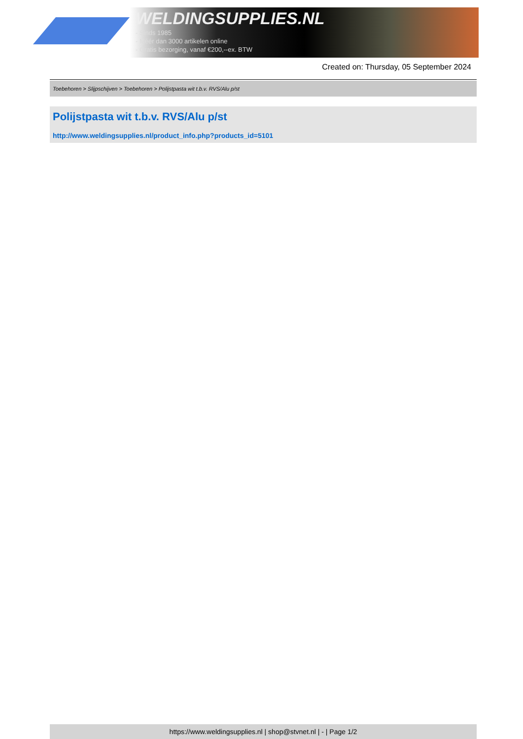WELDINGSUPPLIES.NL
- Sinds 1985
- Méér dan 3000 artikelen online
- Gratis bezorging, vanaf €200,--ex. BTW
Created on: Thursday, 05 September 2024
Toebehoren > Slijpschijven > Toebehoren > Polijstpasta wit t.b.v. RVS/Alu p/st
Polijstpasta wit t.b.v. RVS/Alu p/st
http://www.weldingsupplies.nl/product_info.php?products_id=5101
https://www.weldingsupplies.nl | shop@stvnet.nl | - | Page 1/2